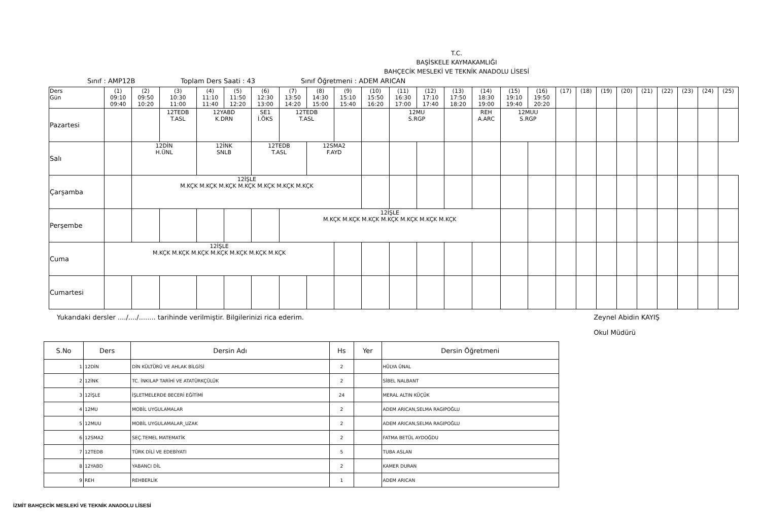T.C.
BAŞİSKELE KAYMAKAMLIĞI
BAHÇECİK MESLEKİ VE TEKNİK ANADOLU LİSESİ
Sınıf : AMP12B Toplam Ders Saati : 43 Sınıf Öğretmeni : ADEM ARICAN
| Ders Gün | (1) 09:10 09:40 | (2) 09:50 10:20 | (3) 10:30 11:00 | (4) 11:10 11:40 | (5) 11:50 12:20 | (6) 12:30 13:00 | (7) 13:50 14:20 | (8) 14:30 15:00 | (9) 15:10 15:40 | (10) 15:50 16:20 | (11) 16:30 17:00 | (12) 17:10 17:40 | (13) 17:50 18:20 | (14) 18:30 19:00 | (15) 19:10 19:40 | (16) 19:50 20:20 | (17) | (18) | (19) | (20) | (21) | (22) | (23) | (24) | (25) |
| Pazartesi | | | 12TEDB T.ASL | 12YABD K.DRN | | SE1 İ.ÖKS | 12TEDB T.ASL | | | | 12MU S.RGP | | | REH A.ARC | 12MUU S.RGP | | | | | | | | | | |
| Salı | | 12DİN H.ÜNL | | 12İNK SNLB | | 12TEDB T.ASL | | 12SMA2 F.AYD | | | | | | | | | | | | | | | | | |
| Çarşamba | | 12İŞLE M.KÇK M.KÇK M.KÇK M.KÇK M.KÇK M.KÇK M.KÇK | | | | | | | | | | | | | | | | | | | | | | | |
| Perşembe | | | | | | | 12İŞLE M.KÇK M.KÇK M.KÇK M.KÇK M.KÇK M.KÇK M.KÇK | | | | | | | | | | | | | | | | | | |
| Cuma | 12İŞLE M.KÇK M.KÇK M.KÇK M.KÇK M.KÇK M.KÇK M.KÇK | | | | | | | | | | | | | | | | | | | | | | | | |
| Cumartesi | | | | | | | | | | | | | | | | | | | | | | | | | |
Yukarıdaki dersler ..../..../........ tarihinde verilmiştir. Bilgilerinizi rica ederim. Zeynel Abidin KAYIŞ
Okul Müdürü
| S.No | Ders | Dersin Adı | Hs | Yer | Dersin Öğretmeni |
| --- | --- | --- | --- | --- | --- |
| 1 | 12DİN | DİN KÜLTÜRÜ VE AHLAK BİLGİSİ | 2 | | HÜLYA ÜNAL |
| 2 | 12İNK | TC. İNKILAP TARİHİ VE ATATÜRKÇÜLÜK | 2 | | SİBEL NALBANT |
| 3 | 12İŞLE | İŞLETMELERDE BECERİ EĞİTİMİ | 24 | | MERAL ALTIN KÜÇÜK |
| 4 | 12MU | MOBİL UYGULAMALAR | 2 | | ADEM ARICAN,SELMA RAGIPOĞLU |
| 5 | 12MUU | MOBİL UYGULAMALAR_UZAK | 2 | | ADEM ARICAN,SELMA RAGIPOĞLU |
| 6 | 12SMA2 | SEÇ.TEMEL MATEMATİK | 2 | | FATMA BETÜL AYDOĞDU |
| 7 | 12TEDB | TÜRK DİLİ VE EDEBİYATI | 5 | | TUBA ASLAN |
| 8 | 12YABD | YABANCI DİL | 2 | | KAMER DURAN |
| 9 | REH | REHBERLİK | 1 | | ADEM ARICAN |
İZMİT BAHÇECİK MESLEKİ VE TEKNİK ANADOLU LİSESİ